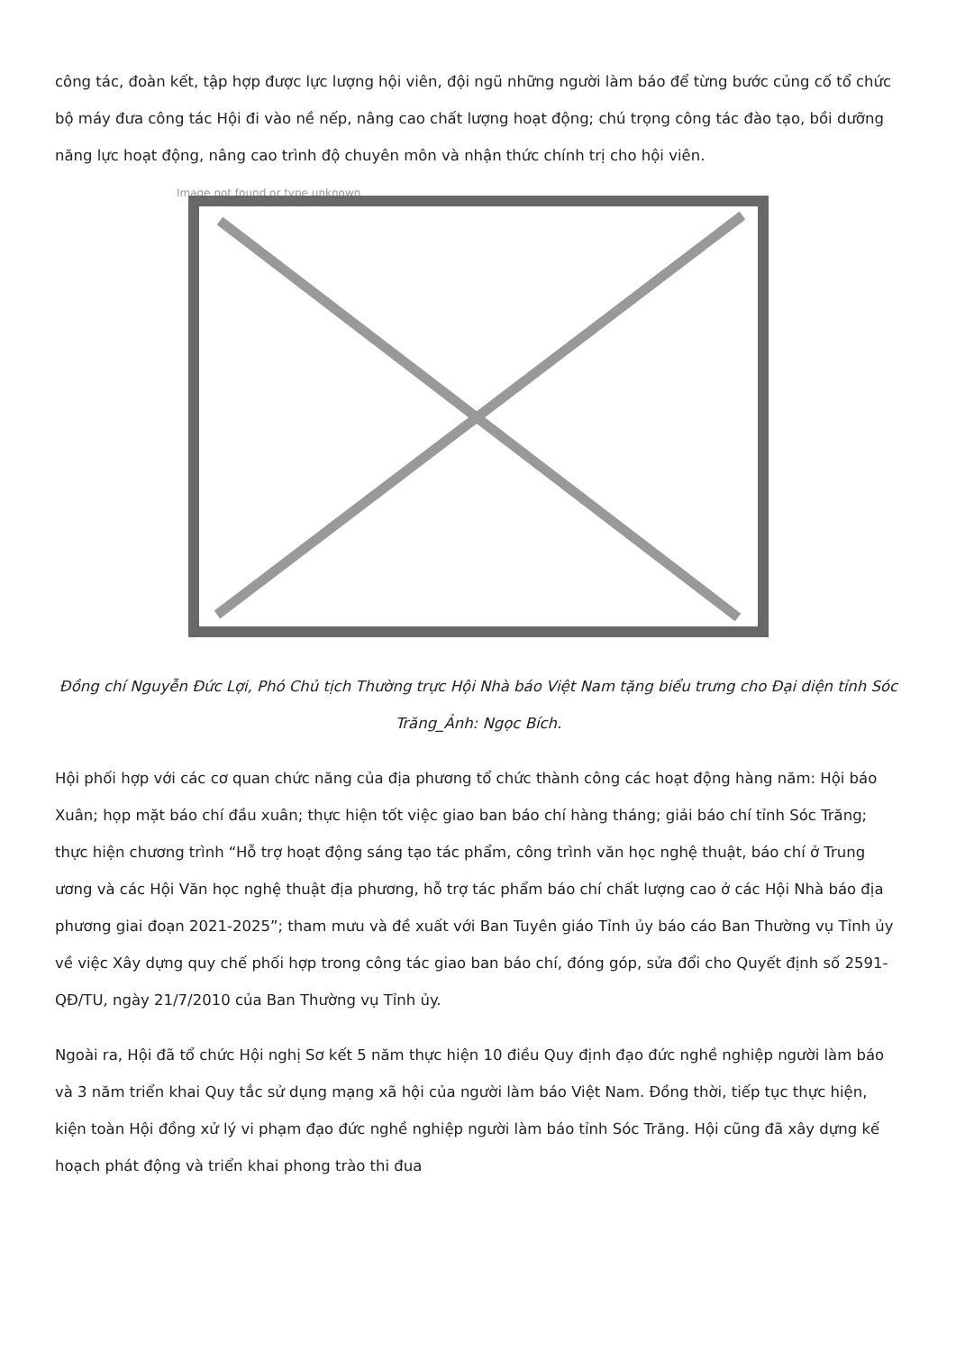công tác, đoàn kết, tập hợp được lực lượng hội viên, đội ngũ những người làm báo để từng bước củng cố tổ chức bộ máy đưa công tác Hội đi vào nề nếp, nâng cao chất lượng hoạt động; chú trọng công tác đào tạo, bồi dưỡng năng lực hoạt động, nâng cao trình độ chuyên môn và nhận thức chính trị cho hội viên.
Image not found or type unknown
Đồng chí Nguyễn Đức Lợi, Phó Chủ tịch Thường trực Hội Nhà báo Việt Nam tặng biểu trưng cho Đại diện tỉnh Sóc Trăng_Ảnh: Ngọc Bích.
Hội phối hợp với các cơ quan chức năng của địa phương tổ chức thành công các hoạt động hàng năm: Hội báo Xuân; họp mặt báo chí đầu xuân; thực hiện tốt việc giao ban báo chí hàng tháng; giải báo chí tỉnh Sóc Trăng; thực hiện chương trình “Hỗ trợ hoạt động sáng tạo tác phẩm, công trình văn học nghệ thuật, báo chí ở Trung ương và các Hội Văn học nghệ thuật địa phương, hỗ trợ tác phẩm báo chí chất lượng cao ở các Hội Nhà báo địa phương giai đoạn 2021-2025”; tham mưu và đề xuất với Ban Tuyên giáo Tỉnh ủy báo cáo Ban Thường vụ Tỉnh ủy về việc Xây dựng quy chế phối hợp trong công tác giao ban báo chí, đóng góp, sửa đổi cho Quyết định số 2591-QĐ/TU, ngày 21/7/2010 của Ban Thường vụ Tỉnh ủy.
Ngoài ra, Hội đã tổ chức Hội nghị Sơ kết 5 năm thực hiện 10 điều Quy định đạo đức nghề nghiệp người làm báo và 3 năm triển khai Quy tắc sử dụng mạng xã hội của người làm báo Việt Nam. Đồng thời, tiếp tục thực hiện, kiện toàn Hội đồng xử lý vi phạm đạo đức nghề nghiệp người làm báo tỉnh Sóc Trăng. Hội cũng đã xây dựng kế hoạch phát động và triển khai phong trào thi đua